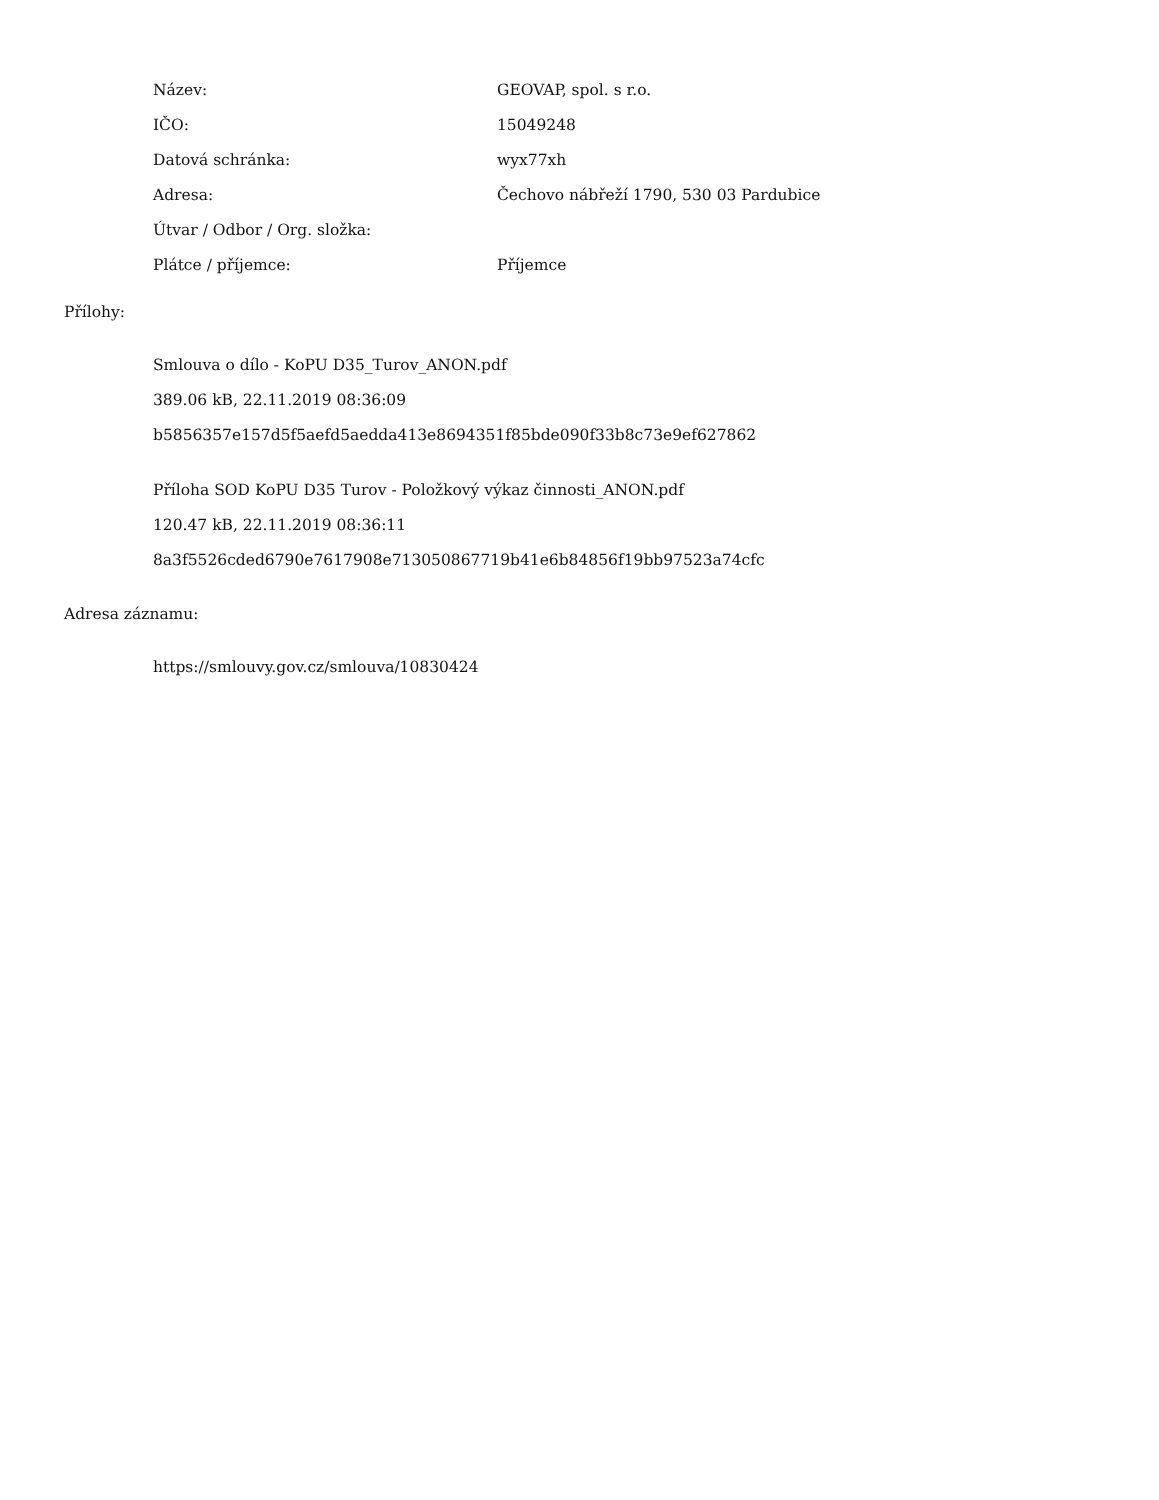| Název: | GEOVAP, spol. s r.o. |
| IČO: | 15049248 |
| Datová schránka: | wyx77xh |
| Adresa: | Čechovo nábřeží 1790, 530 03 Pardubice |
| Útvar / Odbor / Org. složka: | |
| Plátce / příjemce: | Příjemce |
Přílohy:
Smlouva o dílo - KoPU D35_Turov_ANON.pdf
389.06 kB, 22.11.2019 08:36:09
b5856357e157d5f5aefd5aedda413e8694351f85bde090f33b8c73e9ef627862
Příloha SOD KoPU D35 Turov - Položkový výkaz činnosti_ANON.pdf
120.47 kB, 22.11.2019 08:36:11
8a3f5526cded6790e7617908e713050867719b41e6b84856f19bb97523a74cfc
Adresa záznamu:
https://smlouvy.gov.cz/smlouva/10830424